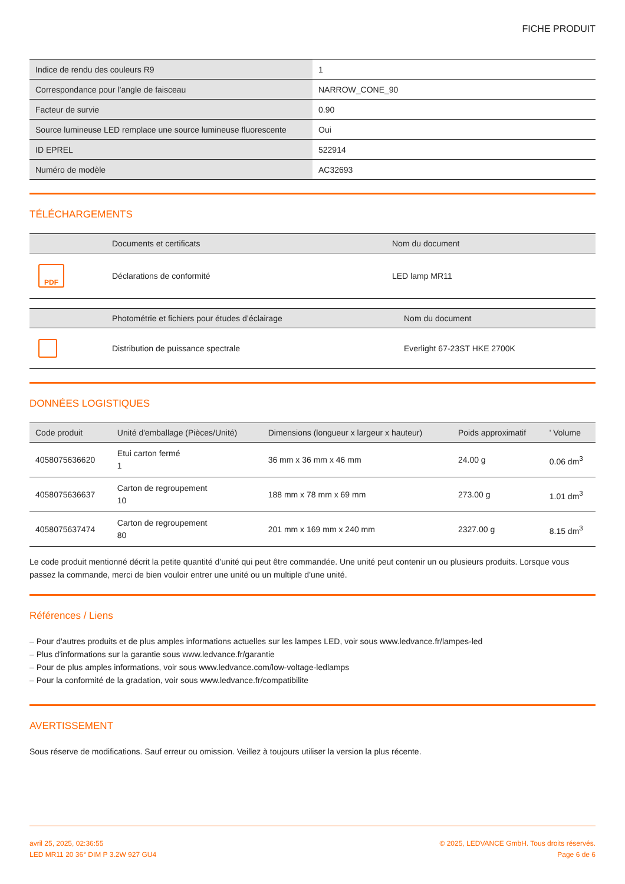FICHE PRODUIT
| Indice de rendu des couleurs R9 | 1 |
| Correspondance pour l’angle de faisceau | NARROW_CONE_90 |
| Facteur de survie | 0.90 |
| Source lumineuse LED remplace une source lumineuse fluorescente | Oui |
| ID EPREL | 522914 |
| Numéro de modèle | AC32693 |
TÉLÉCHARGEMENTS
| | Documents et certificats | Nom du document |
| --- | --- | --- |
| PDF | Déclarations de conformité | LED lamp MR11 |
| | Photométrie et fichiers pour études d’éclairage | Nom du document |
| --- | --- | --- |
| | Distribution de puissance spectrale | Everlight 67-23ST HKE 2700K |
DONNÉES LOGISTIQUES
| Code produit | Unité d'emballage (Pièces/Unité) | Dimensions (longueur x largeur x hauteur) | Poids approximatif | ' Volume |
| --- | --- | --- | --- | --- |
| 4058075636620 | Etui carton fermé 1 | 36 mm x 36 mm x 46 mm | 24.00 g | 0.06 dm<sup>3</sup> |
| 4058075636637 | Carton de regroupement 10 | 188 mm x 78 mm x 69 mm | 273.00 g | 1.01 dm<sup>3</sup> |
| 4058075637474 | Carton de regroupement 80 | 201 mm x 169 mm x 240 mm | 2327.00 g | 8.15 dm<sup>3</sup> |
Le code produit mentionné décrit la petite quantité d’unité qui peut être commandée. Une unité peut contenir un ou plusieurs produits. Lorsque vous passez la commande, merci de bien vouloir entrer une unité ou un multiple d’une unité.
Références / Liens
– Pour d'autres produits et de plus amples informations actuelles sur les lampes LED, voir sous www.ledvance.fr/lampes-led
– Plus d'informations sur la garantie sous www.ledvance.fr/garantie
– Pour de plus amples informations, voir sous www.ledvance.com/low-voltage-ledlamps
– Pour la conformité de la gradation, voir sous www.ledvance.fr/compatibilite
AVERTISSEMENT
Sous réserve de modifications. Sauf erreur ou omission. Veillez à toujours utiliser la version la plus récente.
avril 25, 2025, 02:36:55
LED MR11 20 36° DIM P 3.2W 927 GU4
© 2025, LEDVANCE GmbH. Tous droits réservés.
Page 6 de 6